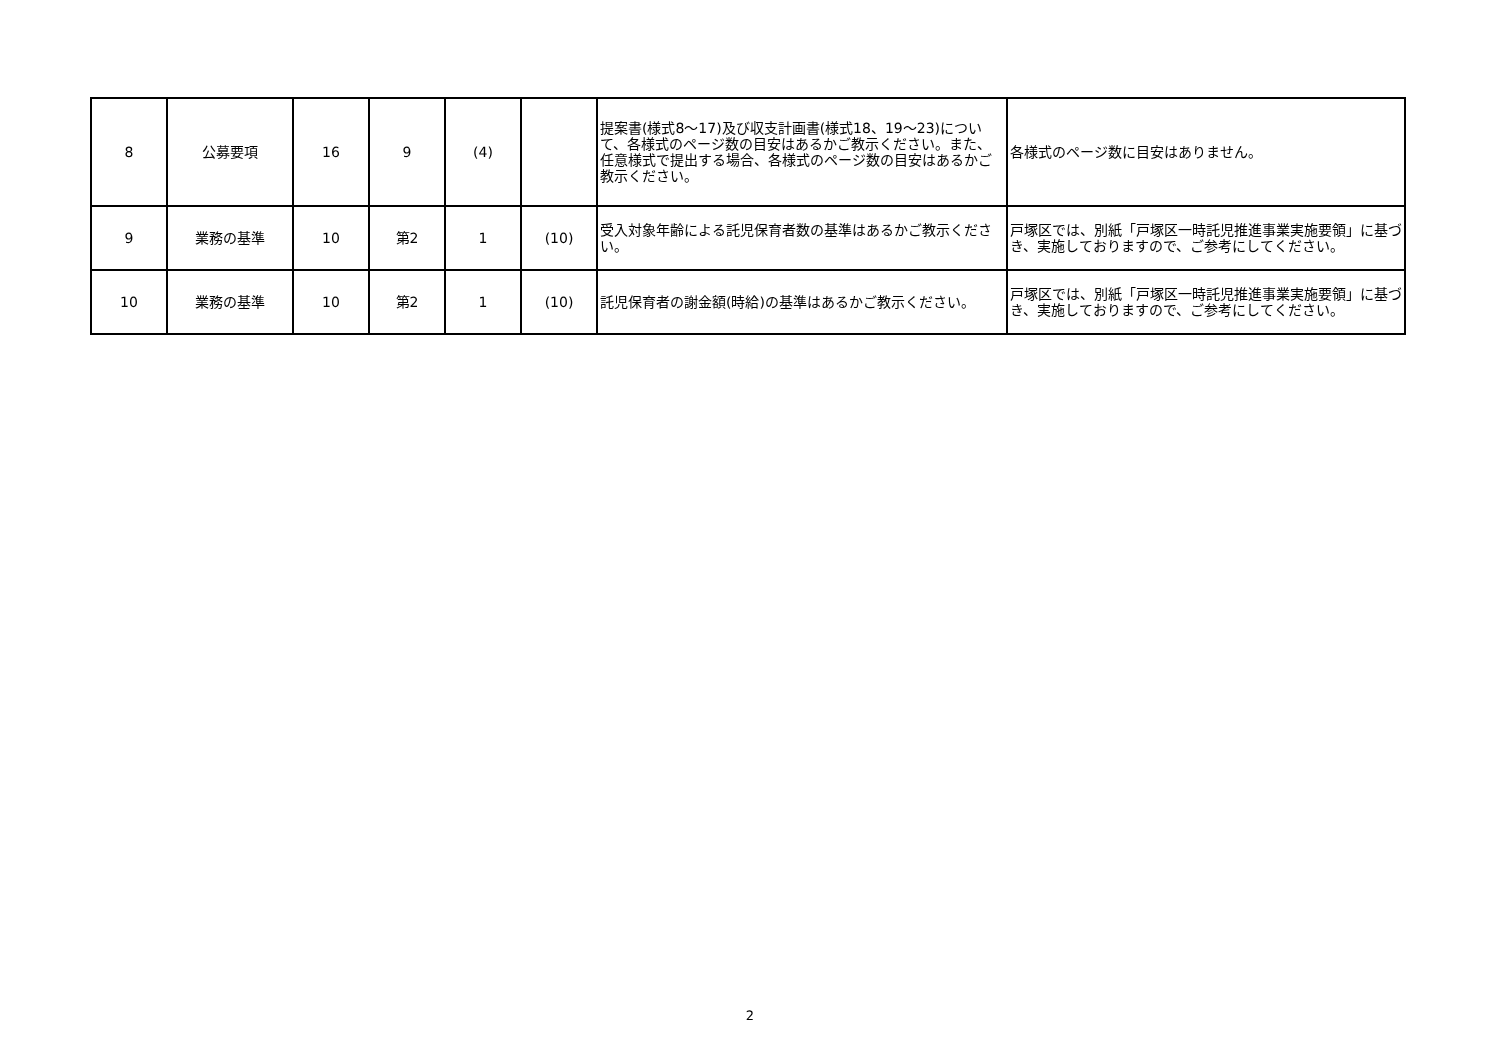| 8 | 公募要項 | 16 | 9 | (4) | | 提案書(様式8～17)及び収支計画書(様式18、19～23)について、各様式のページ数の目安はあるかご教示ください。また、任意様式で提出する場合、各様式のページ数の目安はあるかご教示ください。 | 各様式のページ数に目安はありません。 |
| 9 | 業務の基準 | 10 | 第2 | 1 | (10) | 受入対象年齢による託児保育者数の基準はあるかご教示ください。 | 戸塚区では、別紙「戸塚区一時託児推進事業実施要領」に基づき、実施しておりますので、ご参考にしてください。 |
| 10 | 業務の基準 | 10 | 第2 | 1 | (10) | 託児保育者の謝金額(時給)の基準はあるかご教示ください。 | 戸塚区では、別紙「戸塚区一時託児推進事業実施要領」に基づき、実施しておりますので、ご参考にしてください。 |
2